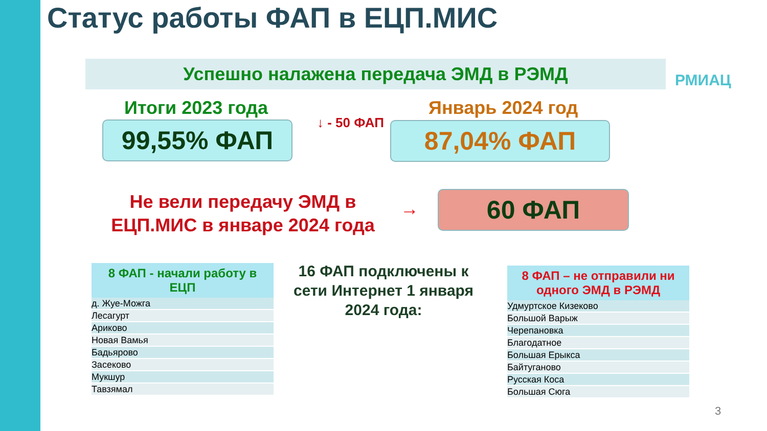Статус работы ФАП в ЕЦП.МИС
РМИАЦ
Успешно налажена передача ЭМД в РЭМД
Итоги 2023 года
↓ - 50 ФАП
Январь 2024 год
99,55% ФАП 87,04% ФАП
Не вели передачу ЭМД в ЕЦП.МИС в январе 2024 года
→ 60 ФАП
| 8 ФАП - начали работу в ЕЦП |
| --- |
| д. Жуе-Можга |
| Лесагурт |
| Ариково |
| Новая Вамья |
| Бадьярово |
| Засеково |
| Мукшур |
| Тавзямал |
16 ФАП подключены к сети Интернет 1 января 2024 года:
| 8 ФАП – не отправили ни одного ЭМД в РЭМД |
| --- |
| Удмуртское Кизеково |
| Большой Варыж |
| Черепановка |
| Благодатное |
| Большая Ерыкса |
| Байтуганово |
| Русская Коса |
| Большая Сюга |
3